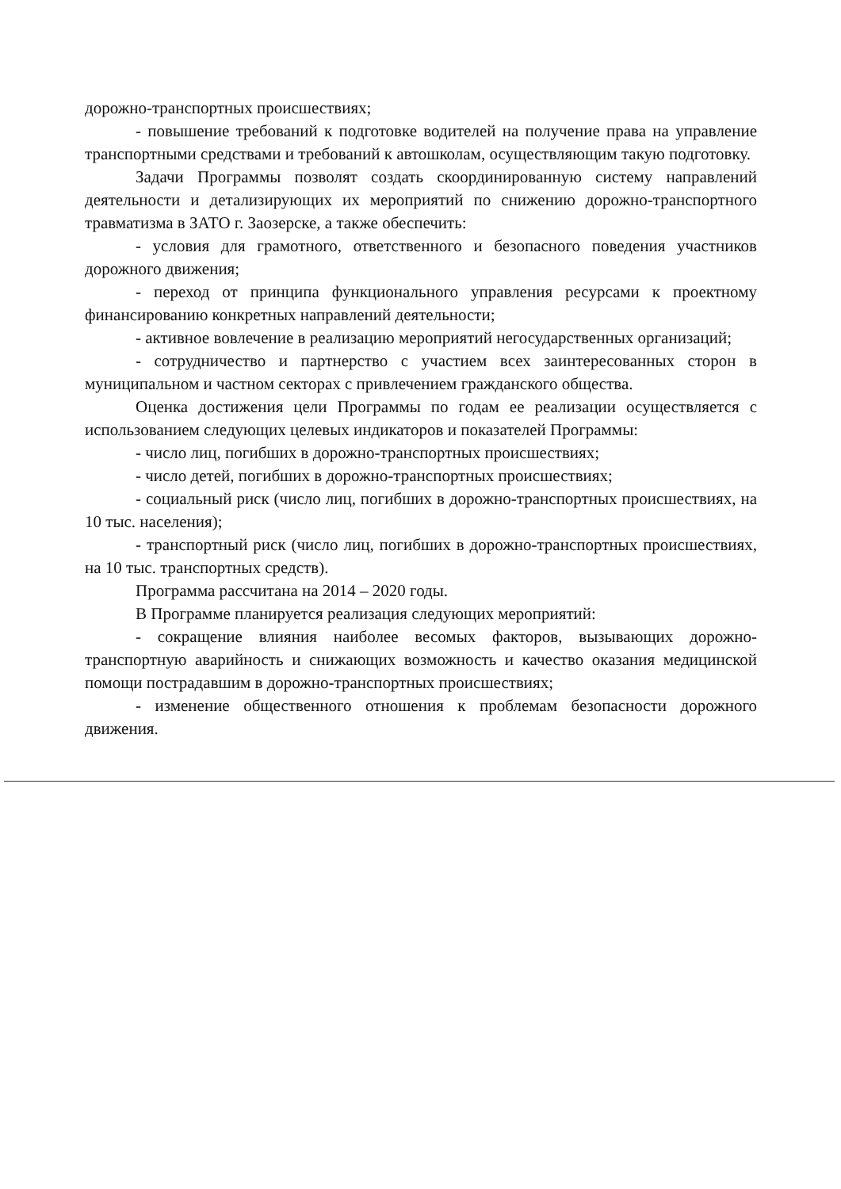дорожно-транспортных происшествиях;
- повышение требований к подготовке водителей на получение права на управление транспортными средствами и требований к автошколам, осуществляющим такую подготовку.
Задачи Программы позволят создать скоординированную систему направлений деятельности и детализирующих их мероприятий по снижению дорожно-транспортного травматизма в ЗАТО г. Заозерске, а также обеспечить:
- условия для грамотного, ответственного и безопасного поведения участников дорожного движения;
- переход от принципа функционального управления ресурсами к проектному финансированию конкретных направлений деятельности;
- активное вовлечение в реализацию мероприятий негосударственных организаций;
- сотрудничество и партнерство с участием всех заинтересованных сторон в муниципальном и частном секторах с привлечением гражданского общества.
Оценка достижения цели Программы по годам ее реализации осуществляется с использованием следующих целевых индикаторов и показателей Программы:
- число лиц, погибших в дорожно-транспортных происшествиях;
- число детей, погибших в дорожно-транспортных происшествиях;
- социальный риск (число лиц, погибших в дорожно-транспортных происшествиях, на 10 тыс. населения);
- транспортный риск (число лиц, погибших в дорожно-транспортных происшествиях, на 10 тыс. транспортных средств).
Программа рассчитана на 2014 – 2020 годы.
В Программе планируется реализация следующих мероприятий:
- сокращение влияния наиболее весомых факторов, вызывающих дорожно-транспортную аварийность и снижающих возможность и качество оказания медицинской помощи пострадавшим в дорожно-транспортных происшествиях;
- изменение общественного отношения к проблемам безопасности дорожного движения.